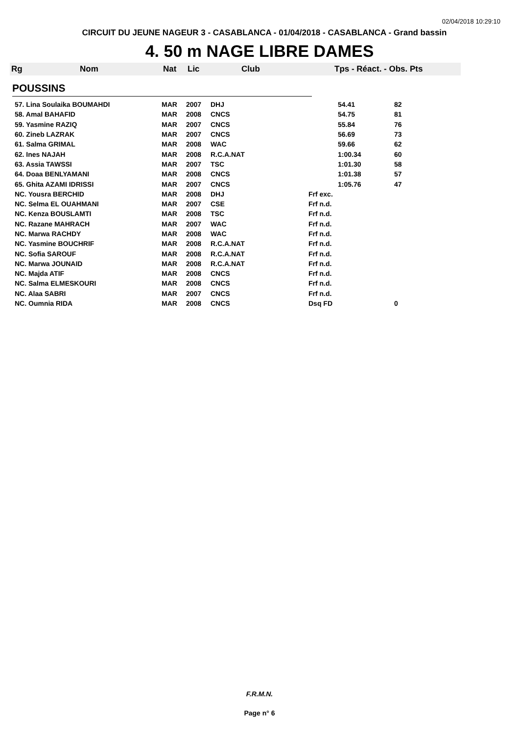02/04/2018 10:29:10
CIRCUIT DU JEUNE NAGEUR 3 - CASABLANCA - 01/04/2018 - CASABLANCA - Grand bassin
4. 50 m NAGE LIBRE DAMES
Rg Nom Nat Lic Club Tps - Réact. - Obs. Pts
POUSSINS
| 57. Lina Soulaika BOUMAHDI | MAR | 2007 | DHJ | | 54.41 | 82 |
| 58. Amal BAHAFID | MAR | 2008 | CNCS | | 54.75 | 81 |
| 59. Yasmine RAZIQ | MAR | 2007 | CNCS | | 55.84 | 76 |
| 60. Zineb LAZRAK | MAR | 2007 | CNCS | | 56.69 | 73 |
| 61. Salma GRIMAL | MAR | 2008 | WAC | | 59.66 | 62 |
| 62. Ines NAJAH | MAR | 2008 | R.C.A.NAT | | 1:00.34 | 60 |
| 63. Assia TAWSSI | MAR | 2007 | TSC | | 1:01.30 | 58 |
| 64. Doaa BENLYAMANI | MAR | 2008 | CNCS | | 1:01.38 | 57 |
| 65. Ghita AZAMI IDRISSI | MAR | 2007 | CNCS | | 1:05.76 | 47 |
| NC. Yousra BERCHID | MAR | 2008 | DHJ | Frf exc. | | |
| NC. Selma EL OUAHMANI | MAR | 2007 | CSE | Frf n.d. | | |
| NC. Kenza BOUSLAMTI | MAR | 2008 | TSC | Frf n.d. | | |
| NC. Razane MAHRACH | MAR | 2007 | WAC | Frf n.d. | | |
| NC. Marwa RACHDY | MAR | 2008 | WAC | Frf n.d. | | |
| NC. Yasmine BOUCHRIF | MAR | 2008 | R.C.A.NAT | Frf n.d. | | |
| NC. Sofia SAROUF | MAR | 2008 | R.C.A.NAT | Frf n.d. | | |
| NC. Marwa JOUNAID | MAR | 2008 | R.C.A.NAT | Frf n.d. | | |
| NC. Majda ATIF | MAR | 2008 | CNCS | Frf n.d. | | |
| NC. Salma ELMESKOURI | MAR | 2008 | CNCS | Frf n.d. | | |
| NC. Alaa SABRI | MAR | 2007 | CNCS | Frf n.d. | | |
| NC. Oumnia RIDA | MAR | 2008 | CNCS | Dsq FD | | 0 |
F.R.M.N.
Page n° 6